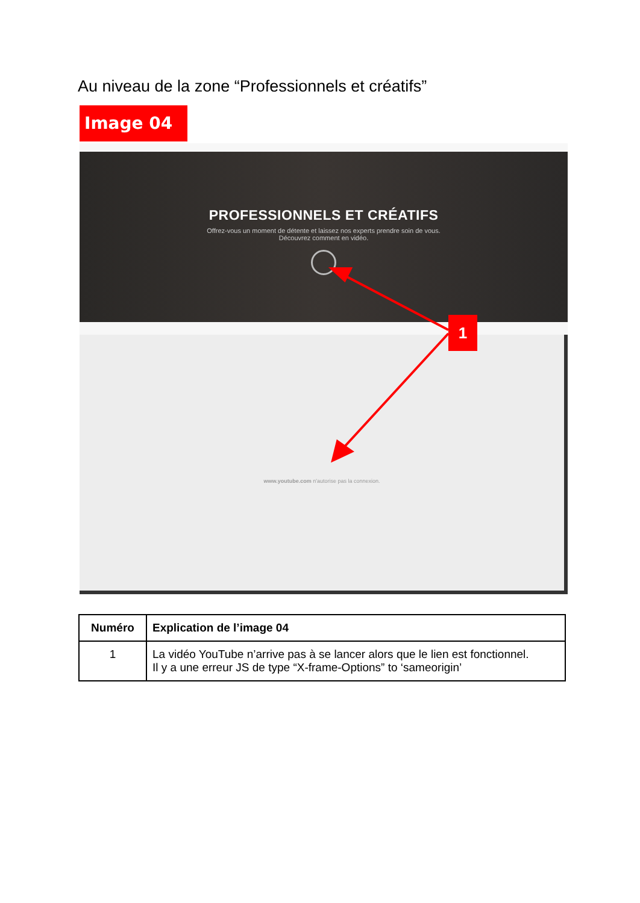Au niveau de la zone “Professionnels et créatifs”
Image 04
PROFESSIONNELS ET CRÉATIFS
Offrez-vous un moment de détente et laissez nos experts prendre soin de vous.
Découvrez comment en vidéo.
www.youtube.com n'autorise pas la connexion.
1
| Numéro | Explication de l’image 04 |
| --- | --- |
| 1 | La vidéo YouTube n’arrive pas à se lancer alors que le lien est fonctionnel. Il y a une erreur JS de type “X-frame-Options” to ‘sameorigin’ |